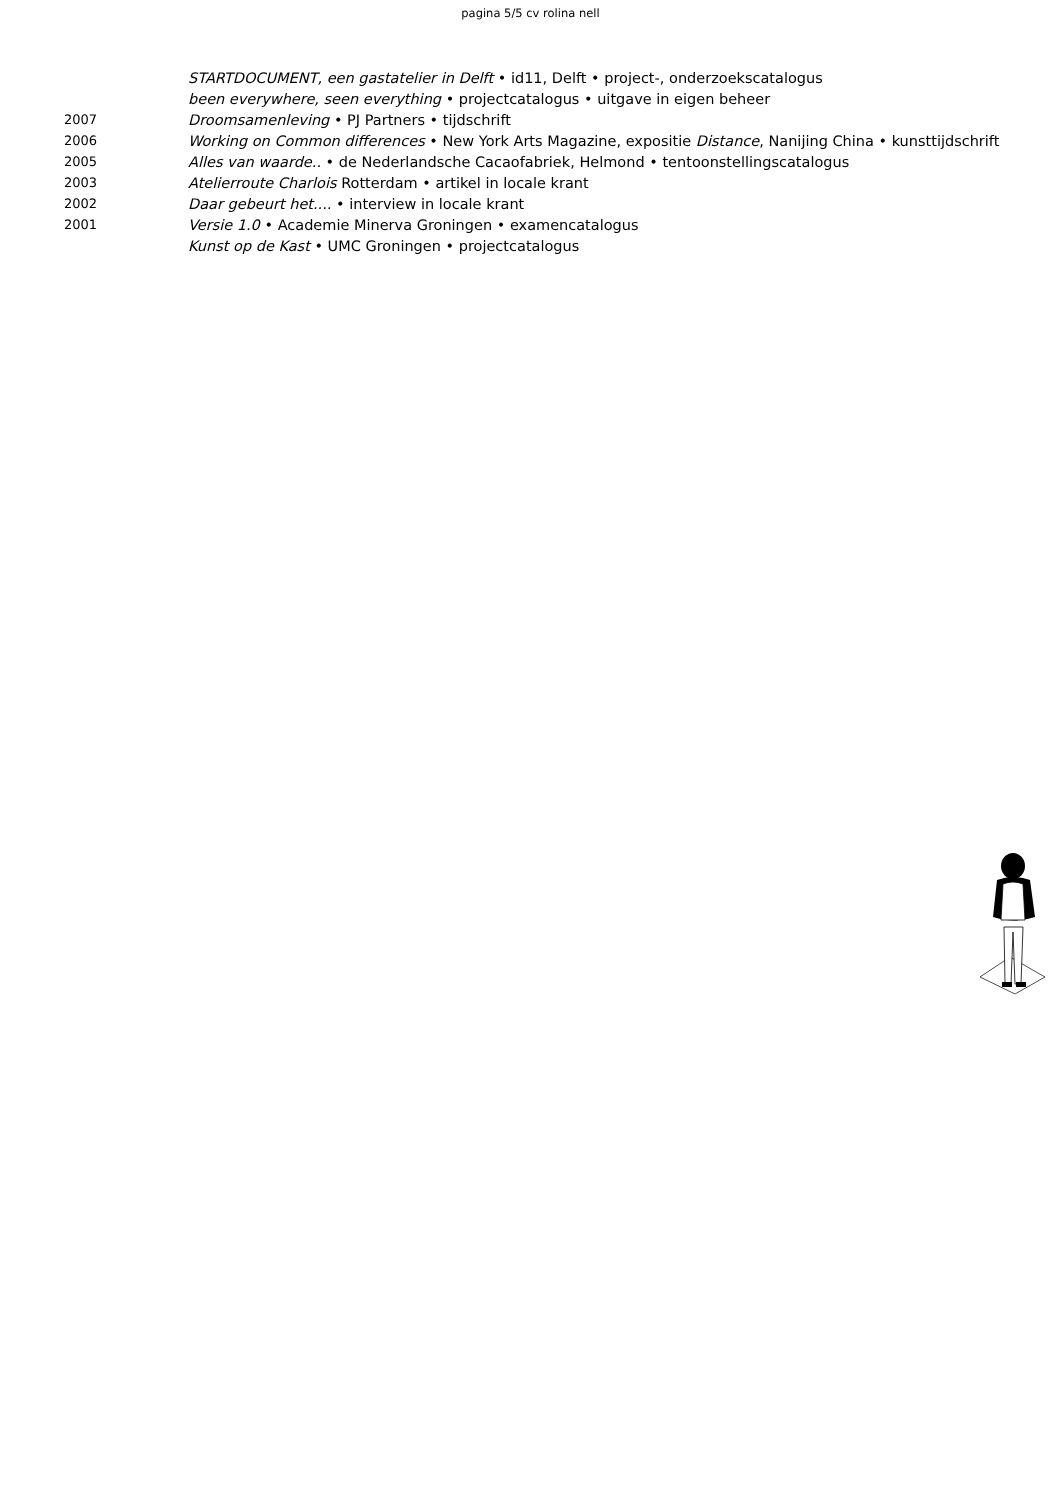pagina 5/5 cv rolina nell
| | STARTDOCUMENT, een gastatelier in Delft • id11, Delft • project-, onderzoekscatalogus |
| | been everywhere, seen everything • projectcatalogus • uitgave in eigen beheer |
| 2007 | Droomsamenleving • PJ Partners • tijdschrift |
| 2006 | Working on Common differences • New York Arts Magazine, expositie Distance , Nanijing China • kunsttijdschrift |
| 2005 | Alles van waarde.. • de Nederlandsche Cacaofabriek, Helmond • tentoonstellingscatalogus |
| 2003 | Atelierroute Charlois Rotterdam • artikel in locale krant |
| 2002 | Daar gebeurt het.... • interview in locale krant |
| 2001 | Versie 1.0 • Academie Minerva Groningen • examencatalogus |
| | Kunst op de Kast • UMC Groningen • projectcatalogus |